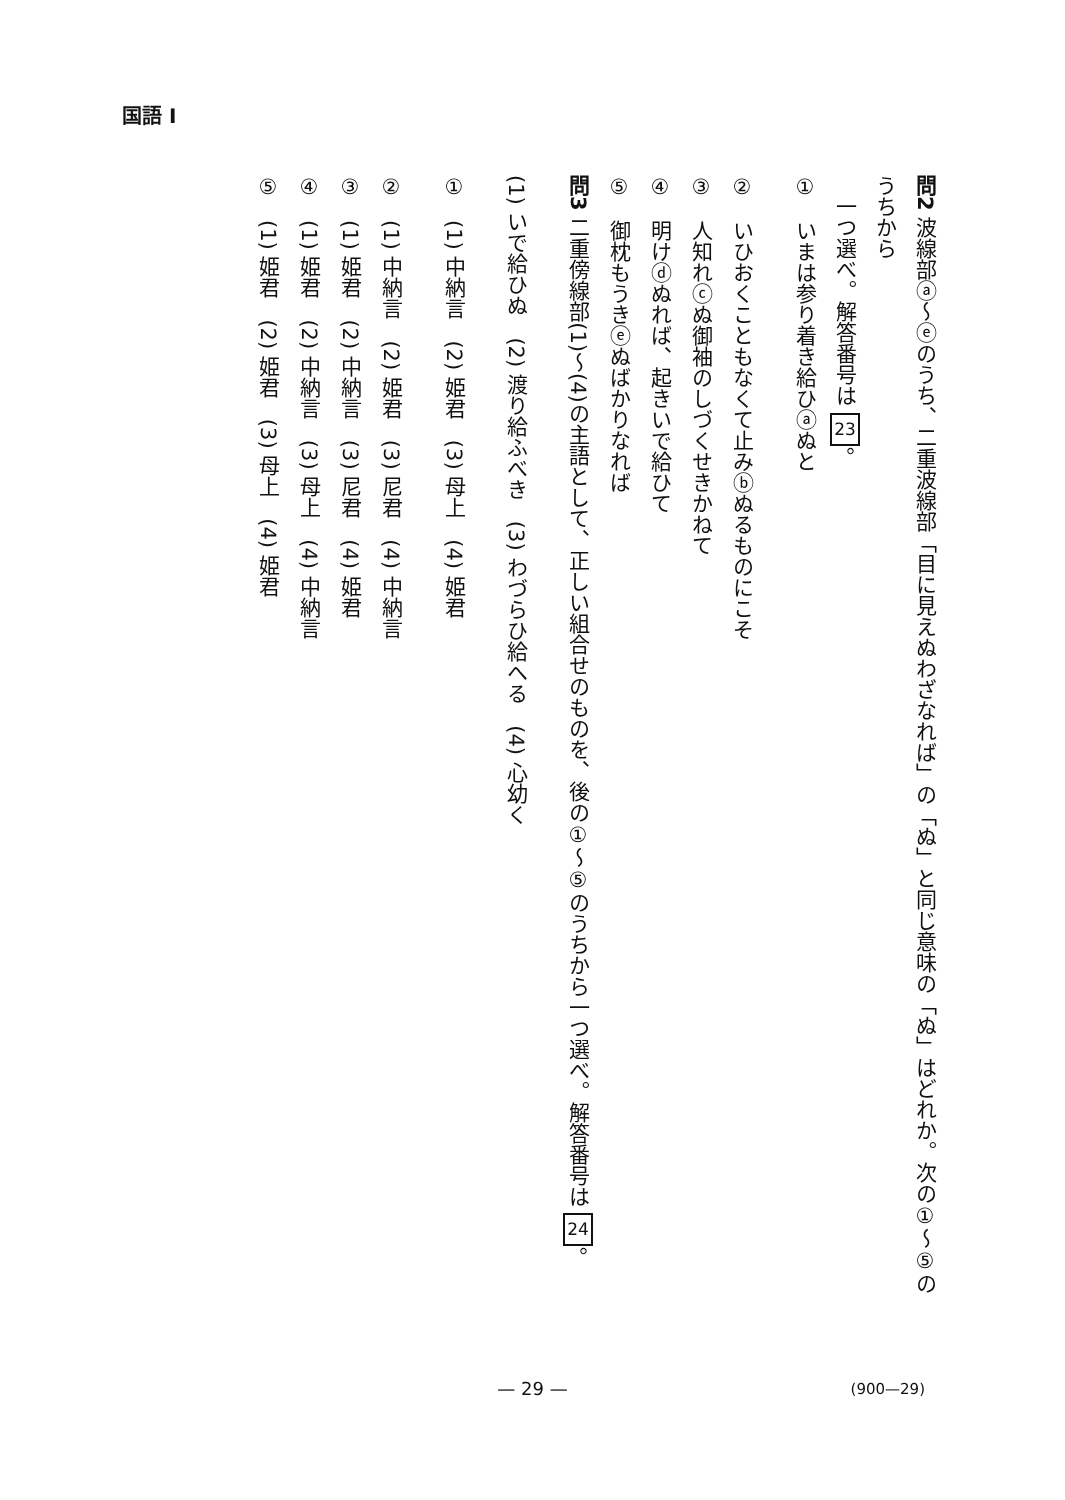国語 I
問2 波線部ⓐ～ⓔのうち、二重波線部「目に見えぬわざなれば」の「ぬ」と同じ意味の「ぬ」はどれか。次の①～⑤のうちから
　一つ選べ。解答番号は 23。
①　いまは参り着き給ひⓐぬと
②　いひおくこともなくて止みⓑぬるものにこそ
③　人知れⓒぬ御袖のしづくせきかねて
④　明けⓓぬれば、起きいで給ひて
⑤　御枕もうきⓔぬばかりなれば
問3 二重傍線部(1)～(4)の主語として、正しい組合せのものを、後の①～⑤のうちから一つ選べ。解答番号は 24。
(1) いで給ひぬ　(2) 渡り給ふべき　(3) わづらひ給へる　(4) 心幼く
①　(1) 中納言　(2) 姫君　(3) 母上　(4) 姫君
②　(1) 中納言　(2) 姫君　(3) 尼君　(4) 中納言
③　(1) 姫君　(2) 中納言　(3) 尼君　(4) 姫君
④　(1) 姫君　(2) 中納言　(3) 母上　(4) 中納言
⑤　(1) 姫君　(2) 姫君　(3) 母上　(4) 姫君
— 29 — (900—29)